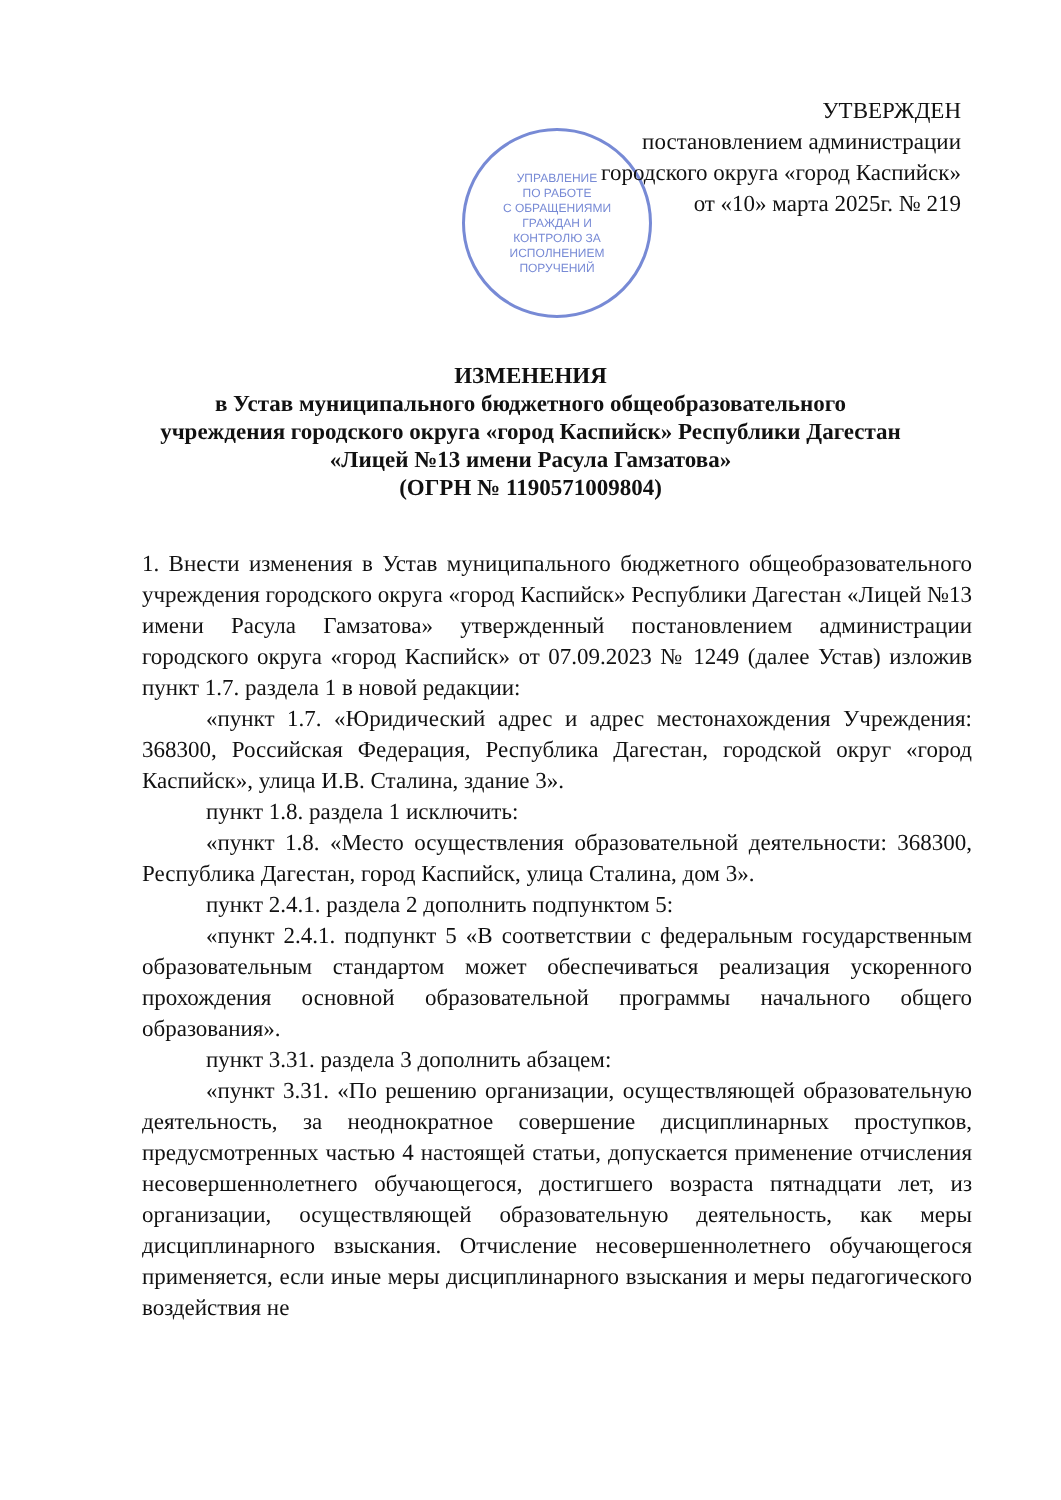УПРАВЛЕНИЕ
ПО РАБОТЕ
С ОБРАЩЕНИЯМИ
ГРАЖДАН И
КОНТРОЛЮ ЗА
ИСПОЛНЕНИЕМ
ПОРУЧЕНИЙ
УТВЕРЖДЕН
постановлением администрации
городского округа «город Каспийск»
от «10» марта 2025г. № 219
ИЗМЕНЕНИЯ
в Устав муниципального бюджетного общеобразовательного
учреждения городского округа «город Каспийск» Республики Дагестан
«Лицей №13 имени Расула Гамзатова»
(ОГРН № 1190571009804)
1. Внести изменения в Устав муниципального бюджетного общеобразовательного учреждения городского округа «город Каспийск» Республики Дагестан «Лицей №13 имени Расула Гамзатова» утвержденный постановлением администрации городского округа «город Каспийск» от 07.09.2023 № 1249 (далее Устав) изложив пункт 1.7. раздела 1 в новой редакции:
«пункт 1.7. «Юридический адрес и адрес местонахождения Учреждения: 368300, Российская Федерация, Республика Дагестан, городской округ «город Каспийск», улица И.В. Сталина, здание 3».
пункт 1.8. раздела 1 исключить:
«пункт 1.8. «Место осуществления образовательной деятельности: 368300, Республика Дагестан, город Каспийск, улица Сталина, дом 3».
пункт 2.4.1. раздела 2 дополнить подпунктом 5:
«пункт 2.4.1. подпункт 5 «В соответствии с федеральным государственным образовательным стандартом может обеспечиваться реализация ускоренного прохождения основной образовательной программы начального общего образования».
пункт 3.31. раздела 3 дополнить абзацем:
«пункт 3.31. «По решению организации, осуществляющей образовательную деятельность, за неоднократное совершение дисциплинарных проступков, предусмотренных частью 4 настоящей статьи, допускается применение отчисления несовершеннолетнего обучающегося, достигшего возраста пятнадцати лет, из организации, осуществляющей образовательную деятельность, как меры дисциплинарного взыскания. Отчисление несовершеннолетнего обучающегося применяется, если иные меры дисциплинарного взыскания и меры педагогического воздействия не